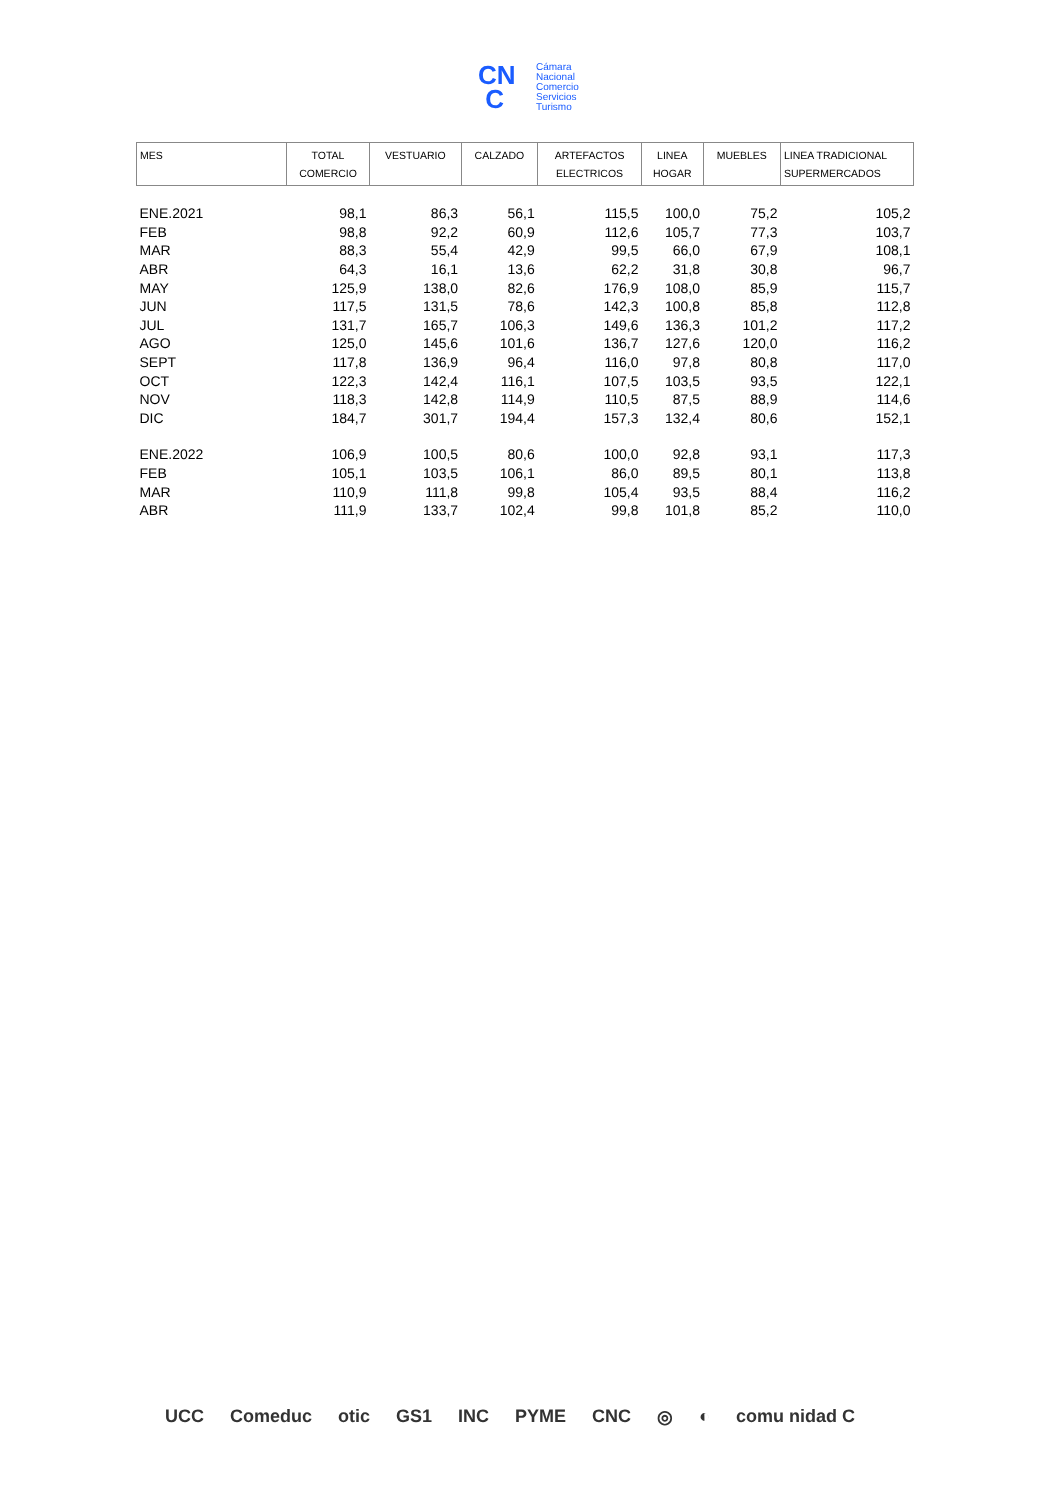CN
C
Cámara
Nacional
Comercio
Servicios
Turismo
| MES | TOTAL COMERCIO | VESTUARIO | CALZADO | ARTEFACTOS ELECTRICOS | LINEA HOGAR | MUEBLES | LINEA TRADICIONAL SUPERMERCADOS |
| --- | --- | --- | --- | --- | --- | --- | --- |
| ENE.2021 | 98,1 | 86,3 | 56,1 | 115,5 | 100,0 | 75,2 | 105,2 |
| FEB | 98,8 | 92,2 | 60,9 | 112,6 | 105,7 | 77,3 | 103,7 |
| MAR | 88,3 | 55,4 | 42,9 | 99,5 | 66,0 | 67,9 | 108,1 |
| ABR | 64,3 | 16,1 | 13,6 | 62,2 | 31,8 | 30,8 | 96,7 |
| MAY | 125,9 | 138,0 | 82,6 | 176,9 | 108,0 | 85,9 | 115,7 |
| JUN | 117,5 | 131,5 | 78,6 | 142,3 | 100,8 | 85,8 | 112,8 |
| JUL | 131,7 | 165,7 | 106,3 | 149,6 | 136,3 | 101,2 | 117,2 |
| AGO | 125,0 | 145,6 | 101,6 | 136,7 | 127,6 | 120,0 | 116,2 |
| SEPT | 117,8 | 136,9 | 96,4 | 116,0 | 97,8 | 80,8 | 117,0 |
| OCT | 122,3 | 142,4 | 116,1 | 107,5 | 103,5 | 93,5 | 122,1 |
| NOV | 118,3 | 142,8 | 114,9 | 110,5 | 87,5 | 88,9 | 114,6 |
| DIC | 184,7 | 301,7 | 194,4 | 157,3 | 132,4 | 80,6 | 152,1 |
| ENE.2022 | 106,9 | 100,5 | 80,6 | 100,0 | 92,8 | 93,1 | 117,3 |
| FEB | 105,1 | 103,5 | 106,1 | 86,0 | 89,5 | 80,1 | 113,8 |
| MAR | 110,9 | 111,8 | 99,8 | 105,4 | 93,5 | 88,4 | 116,2 |
| ABR | 111,9 | 133,7 | 102,4 | 99,8 | 101,8 | 85,2 | 110,0 |
UCC Comeduc otic GS1 INC PYME CNC ◎ ◐ comu nidad C